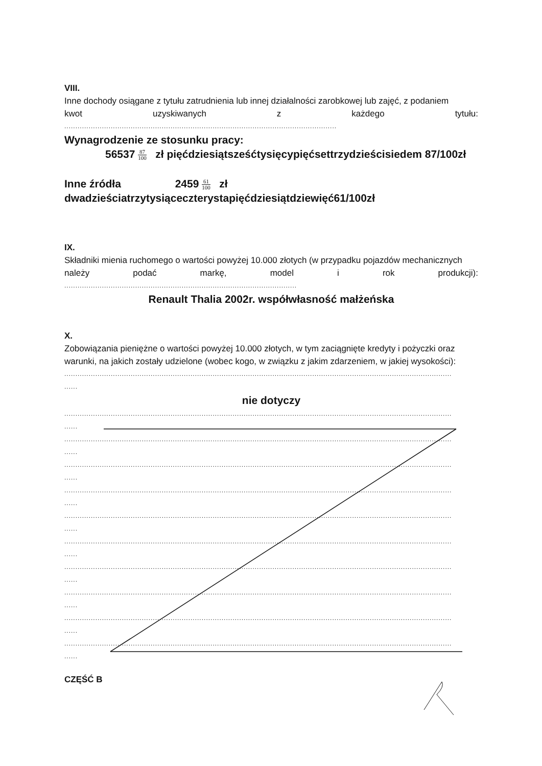VIII.
Inne dochody osiągane z tytułu zatrudnienia lub innej działalności zarobkowej lub zajęć, z podaniem
kwot uzyskiwanych z każdego tytułu:
...........................................................................................................................
Wynagrodzenie ze stosunku pracy:
56537 87 100 zł pięćdziesiątsześćtysięcypięćsettrzydzieścisiedem 87/100zł
Inne źródła 2459 61 100 zł
dwadzieściatrzytysiąceczterystapięćdziesiątdziewięć61/100zł
IX.
Składniki mienia ruchomego o wartości powyżej 10.000 złotych (w przypadku pojazdów mechanicznych
należy podać markę, model i rok produkcji):
.........................................................................................................
Renault Thalia 2002r. współwłasność małżeńska
X.
Zobowiązania pieniężne o wartości powyżej 10.000 złotych, w tym zaciągnięte kredyty i pożyczki oraz
warunki, na jakich zostały udzielone (wobec kogo, w związku z jakim zdarzeniem, w jakiej wysokości):
...............................................................................................................................................................................
......
nie dotyczy
...............................................................................................................................................................................
......
...............................................................................................................................................................................
......
...............................................................................................................................................................................
......
...............................................................................................................................................................................
......
...............................................................................................................................................................................
......
...............................................................................................................................................................................
......
...............................................................................................................................................................................
......
...............................................................................................................................................................................
......
...............................................................................................................................................................................
......
...............................................................................................................................................................................
......
CZĘŚĆ B